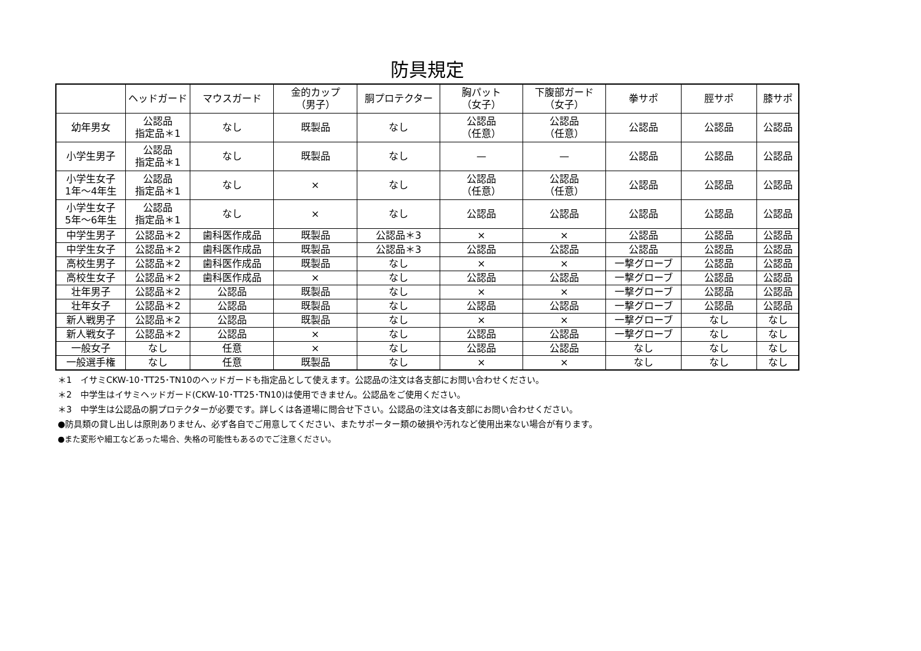防具規定
| | ヘッドガード | マウスガード | 金的カップ （男子） | 胴プロテクター | 胸パット （女子） | 下腹部ガード （女子） | 拳サポ | 脛サポ | 膝サポ |
| --- | --- | --- | --- | --- | --- | --- | --- | --- | --- |
| 幼年男女 | 公認品 指定品＊1 | なし | 既製品 | なし | 公認品 （任意） | 公認品 （任意） | 公認品 | 公認品 | 公認品 |
| 小学生男子 | 公認品 指定品＊1 | なし | 既製品 | なし | — | — | 公認品 | 公認品 | 公認品 |
| 小学生女子 1年～4年生 | 公認品 指定品＊1 | なし | × | なし | 公認品 （任意） | 公認品 （任意） | 公認品 | 公認品 | 公認品 |
| 小学生女子 5年～6年生 | 公認品 指定品＊1 | なし | × | なし | 公認品 | 公認品 | 公認品 | 公認品 | 公認品 |
| 中学生男子 | 公認品＊2 | 歯科医作成品 | 既製品 | 公認品＊3 | × | × | 公認品 | 公認品 | 公認品 |
| 中学生女子 | 公認品＊2 | 歯科医作成品 | 既製品 | 公認品＊3 | 公認品 | 公認品 | 公認品 | 公認品 | 公認品 |
| 高校生男子 | 公認品＊2 | 歯科医作成品 | 既製品 | なし | × | × | 一撃グローブ | 公認品 | 公認品 |
| 高校生女子 | 公認品＊2 | 歯科医作成品 | × | なし | 公認品 | 公認品 | 一撃グローブ | 公認品 | 公認品 |
| 壮年男子 | 公認品＊2 | 公認品 | 既製品 | なし | × | × | 一撃グローブ | 公認品 | 公認品 |
| 壮年女子 | 公認品＊2 | 公認品 | 既製品 | なし | 公認品 | 公認品 | 一撃グローブ | 公認品 | 公認品 |
| 新人戦男子 | 公認品＊2 | 公認品 | 既製品 | なし | × | × | 一撃グローブ | なし | なし |
| 新人戦女子 | 公認品＊2 | 公認品 | × | なし | 公認品 | 公認品 | 一撃グローブ | なし | なし |
| 一般女子 | なし | 任意 | × | なし | 公認品 | 公認品 | なし | なし | なし |
| 一般選手権 | なし | 任意 | 既製品 | なし | × | × | なし | なし | なし |
＊1　イサミCKW-10･TT25･TN10のヘッドガードも指定品として使えます。公認品の注文は各支部にお問い合わせください。
＊2　中学生はイサミヘッドガード(CKW-10･TT25･TN10)は使用できません。公認品をご使用ください。
＊3　中学生は公認品の胴プロテクターが必要です。詳しくは各道場に問合せ下さい。公認品の注文は各支部にお問い合わせください。
●防具類の貸し出しは原則ありません、必ず各自でご用意してください、またサポーター類の破損や汚れなど使用出来ない場合が有ります。
●また変形や細工などあった場合、失格の可能性もあるのでご注意ください。